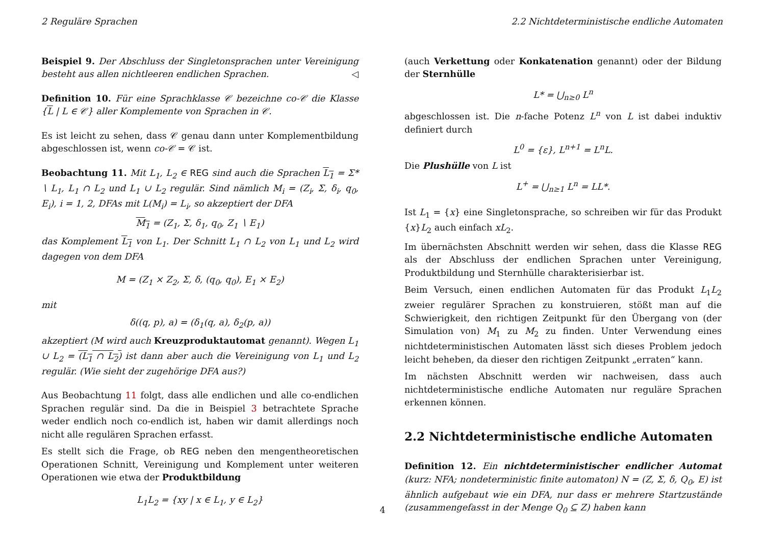2 Reguläre Sprachen 2.2 Nichtdeterministische endliche Automaten
Beispiel 9. Der Abschluss der Singletonsprachen unter Vereinigung besteht aus allen nichtleeren endlichen Sprachen. ◁
Definition 10. Für eine Sprachklasse 𝒞 bezeichne co-𝒞 die Klasse {L | L ∈ 𝒞} aller Komplemente von Sprachen in 𝒞.
Es ist leicht zu sehen, dass 𝒞 genau dann unter Komplementbildung abgeschlossen ist, wenn co-𝒞 = 𝒞 ist.
Beobachtung 11. Mit L<sub>1</sub>, L<sub>2</sub> ∈ REG sind auch die Sprachen L<sub>1</sub> = Σ* ∖ L<sub>1</sub>, L<sub>1</sub> ∩ L<sub>2</sub> und L<sub>1</sub> ∪ L<sub>2</sub> regulär. Sind nämlich M<sub>i</sub> = (Z<sub>i</sub>, Σ, δ<sub>i</sub>, q<sub>0</sub>, E<sub>i</sub>), i = 1, 2, DFAs mit L(M<sub>i</sub>) = L<sub>i</sub>, so akzeptiert der DFA
M<sub>1</sub> = (Z<sub>1</sub>, Σ, δ<sub>1</sub>, q<sub>0</sub>, Z<sub>1</sub> ∖ E<sub>1</sub>)
das Komplement L<sub>1</sub> von L<sub>1</sub>. Der Schnitt L<sub>1</sub> ∩ L<sub>2</sub> von L<sub>1</sub> und L<sub>2</sub> wird dagegen von dem DFA
M = (Z<sub>1</sub> × Z<sub>2</sub>, Σ, δ, (q<sub>0</sub>, q<sub>0</sub>), E<sub>1</sub> × E<sub>2</sub>)
mit
δ((q, p), a) = (δ<sub>1</sub>(q, a), δ<sub>2</sub>(p, a))
akzeptiert (M wird auch Kreuzproduktautomat genannt). Wegen L<sub>1</sub> ∪ L<sub>2</sub> = (L<sub>1</sub> ∩ L<sub>2</sub>) ist dann aber auch die Vereinigung von L<sub>1</sub> und L<sub>2</sub> regulär. (Wie sieht der zugehörige DFA aus?)
Aus Beobachtung 11 folgt, dass alle endlichen und alle co-endlichen Sprachen regulär sind. Da die in Beispiel 3 betrachtete Sprache weder endlich noch co-endlich ist, haben wir damit allerdings noch nicht alle regulären Sprachen erfasst.
Es stellt sich die Frage, ob REG neben den mengentheoretischen Operationen Schnitt, Vereinigung und Komplement unter weiteren Operationen wie etwa der Produktbildung
L<sub>1</sub>L<sub>2</sub> = {xy | x ∈ L<sub>1</sub>, y ∈ L<sub>2</sub>}
(auch Verkettung oder Konkatenation genannt) oder der Bildung der Sternhülle
L* = ⋃<sub>n≥0</sub> L<sup>n</sup>
abgeschlossen ist. Die n-fache Potenz L<sup>n</sup> von L ist dabei induktiv definiert durch
L<sup>0</sup> = {ε}, L<sup>n+1</sup> = L<sup>n</sup>L.
Die Plushülle von L ist
L<sup>+</sup> = ⋃<sub>n≥1</sub> L<sup>n</sup> = LL*.
Ist L<sub>1</sub> = {x} eine Singletonsprache, so schreiben wir für das Produkt {x}L<sub>2</sub> auch einfach xL<sub>2</sub>.
Im übernächsten Abschnitt werden wir sehen, dass die Klasse REG als der Abschluss der endlichen Sprachen unter Vereinigung, Produktbildung und Sternhülle charakterisierbar ist.
Beim Versuch, einen endlichen Automaten für das Produkt L<sub>1</sub>L<sub>2</sub> zweier regulärer Sprachen zu konstruieren, stößt man auf die Schwierigkeit, den richtigen Zeitpunkt für den Übergang von (der Simulation von) M<sub>1</sub> zu M<sub>2</sub> zu finden. Unter Verwendung eines nichtdeterministischen Automaten lässt sich dieses Problem jedoch leicht beheben, da dieser den richtigen Zeitpunkt „erraten“ kann.
Im nächsten Abschnitt werden wir nachweisen, dass auch nichtdeterministische endliche Automaten nur reguläre Sprachen erkennen können.
2.2 Nichtdeterministische endliche Automaten
Definition 12. Ein nichtdeterministischer endlicher Automat (kurz: NFA; nondeterministic finite automaton) N = (Z, Σ, δ, Q<sub>0</sub>, E) ist ähnlich aufgebaut wie ein DFA, nur dass er mehrere Startzustände (zusammengefasst in der Menge Q<sub>0</sub> ⊆ Z) haben kann
4